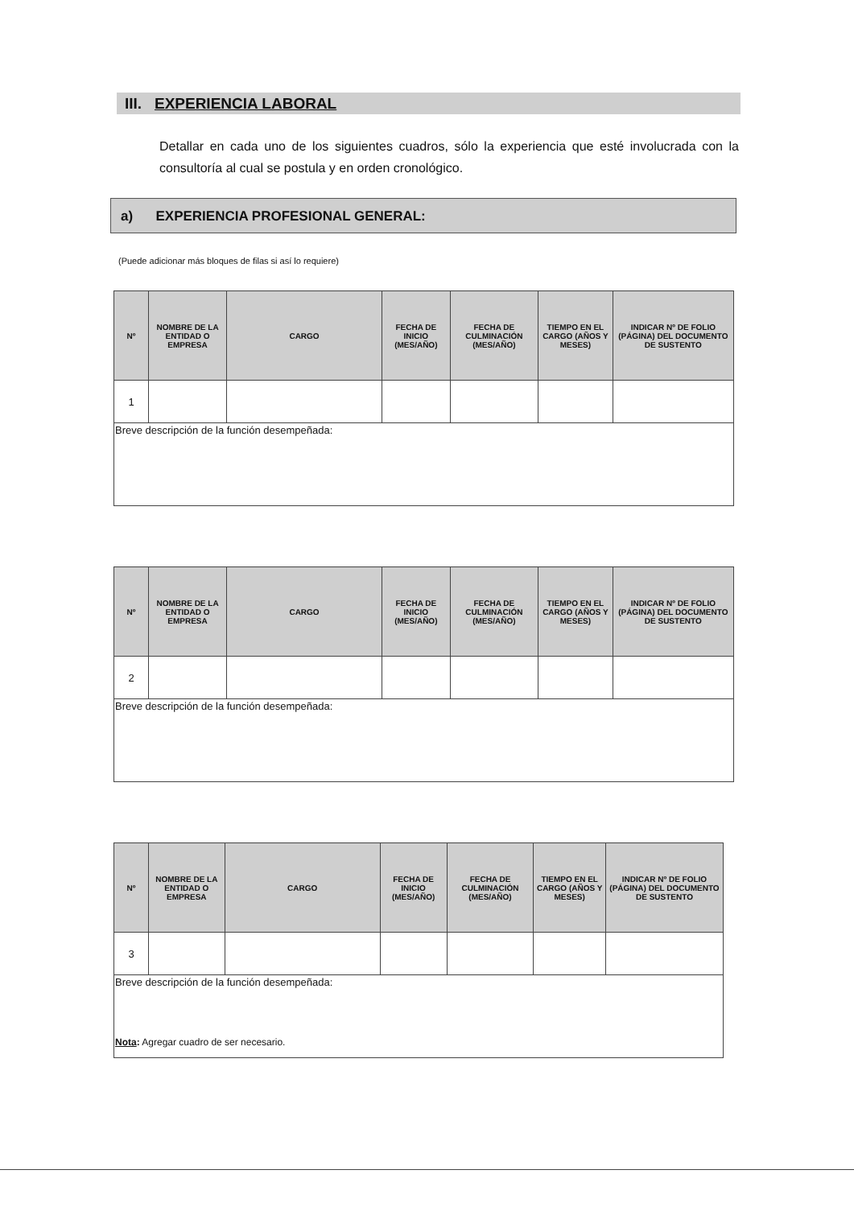III. EXPERIENCIA LABORAL
Detallar en cada uno de los siguientes cuadros, sólo la experiencia que esté involucrada con la consultoría al cual se postula y en orden cronológico.
a) EXPERIENCIA PROFESIONAL GENERAL:
(Puede adicionar más bloques de filas si así lo requiere)
| Nº | NOMBRE DE LA ENTIDAD O EMPRESA | CARGO | FECHA DE INICIO (MES/AÑO) | FECHA DE CULMINACIÓN (MES/AÑO) | TIEMPO EN EL CARGO (AÑOS Y MESES) | INDICAR Nº DE FOLIO (PÁGINA) DEL DOCUMENTO DE SUSTENTO |
| --- | --- | --- | --- | --- | --- | --- |
| 1 | | | | | | |
| Breve descripción de la función desempeñada: | | | | | | |
| Nº | NOMBRE DE LA ENTIDAD O EMPRESA | CARGO | FECHA DE INICIO (MES/AÑO) | FECHA DE CULMINACIÓN (MES/AÑO) | TIEMPO EN EL CARGO (AÑOS Y MESES) | INDICAR Nº DE FOLIO (PÁGINA) DEL DOCUMENTO DE SUSTENTO |
| --- | --- | --- | --- | --- | --- | --- |
| 2 | | | | | | |
| Breve descripción de la función desempeñada: | | | | | | |
| Nº | NOMBRE DE LA ENTIDAD O EMPRESA | CARGO | FECHA DE INICIO (MES/AÑO) | FECHA DE CULMINACIÓN (MES/AÑO) | TIEMPO EN EL CARGO (AÑOS Y MESES) | INDICAR Nº DE FOLIO (PÁGINA) DEL DOCUMENTO DE SUSTENTO |
| --- | --- | --- | --- | --- | --- | --- |
| 3 | | | | | | |
| Breve descripción de la función desempeñada: | | | | | | |
Nota: Agregar cuadro de ser necesario.